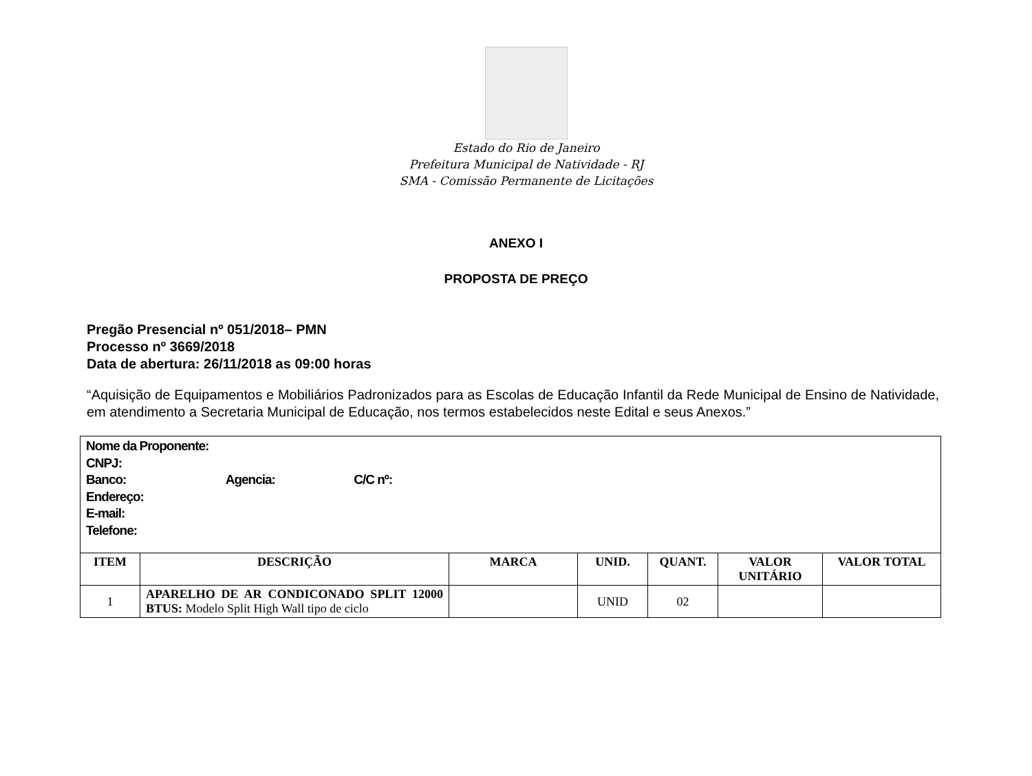Estado do Rio de Janeiro
Prefeitura Municipal de Natividade - RJ
SMA - Comissão Permanente de Licitações
ANEXO I
PROPOSTA DE PREÇO
Pregão Presencial nº 051/2018– PMN
Processo nº 3669/2018
Data de abertura: 26/11/2018 as 09:00 horas
“Aquisição de Equipamentos e Mobiliários Padronizados para as Escolas de Educação Infantil da Rede Municipal de Ensino de Natividade, em atendimento a Secretaria Municipal de Educação, nos termos estabelecidos neste Edital e seus Anexos.”
| Nome da Proponente: CNPJ: Banco: Agencia: C/C nº: Endereço: E-mail: Telefone: | | | | | | |
| ITEM | DESCRIÇÃO | MARCA | UNID. | QUANT. | VALOR UNITÁRIO | VALOR TOTAL |
| 1 | APARELHO DE AR CONDICONADO SPLIT 12000 BTUS: Modelo Split High Wall tipo de ciclo | | UNID | 02 | | |